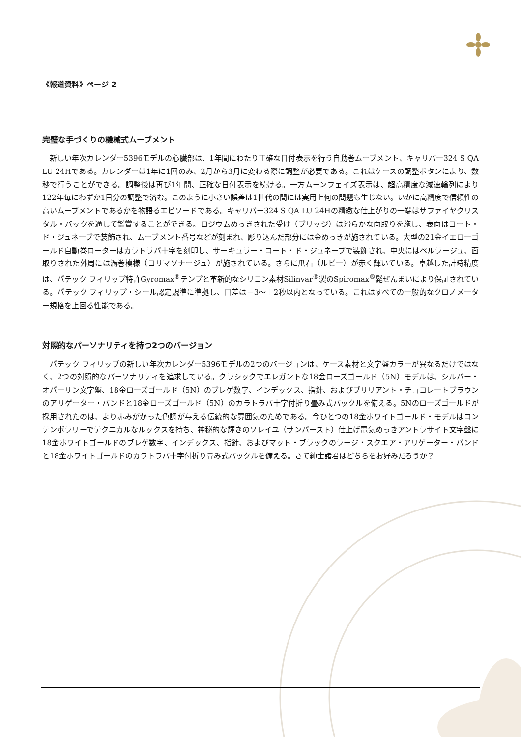《報道資料》ページ 2
完璧な手づくりの機械式ムーブメント
新しい年次カレンダー5396モデルの心臓部は、1年間にわたり正確な日付表示を行う自動巻ムーブメント、キャリバー324 S QA LU 24Hである。カレンダーは1年に1回のみ、2月から3月に変わる際に調整が必要である。これはケースの調整ボタンにより、数秒で行うことができる。調整後は再び1年間、正確な日付表示を続ける。一方ムーンフェイズ表示は、超高精度な減速輪列により122年毎にわずか1日分の調整で済む。このように小さい誤差は1世代の間には実用上何の問題も生じない。いかに高精度で信頼性の高いムーブメントであるかを物語るエピソードである。キャリバー324 S QA LU 24Hの精緻な仕上がりの一端はサファイヤクリスタル・バックを通して鑑賞することができる。ロジウムめっきされた受け（ブリッジ）は滑らかな面取りを施し、表面はコート・ド・ジュネーブで装飾され、ムーブメント番号などが刻まれ、彫り込んだ部分には金めっきが施されている。大型の21金イエローゴールド自動巻ローターはカラトラバ十字を刻印し、サーキュラー・コート・ド・ジュネーブで装飾され、中央にはペルラージュ、面取りされた外周には渦巻模様（コリマソナージュ）が施されている。さらに爪石（ルビー）が赤く輝いている。卓越した計時精度は、パテック フィリップ特許Gyromax<sup>®</sup>テンプと革新的なシリコン素材Silinvar<sup>®</sup>製のSpiromax<sup>®</sup>髭ぜんまいにより保証されている。パテック フィリップ・シール認定規準に準拠し、日差は－3～＋2秒以内となっている。これはすべての一般的なクロノメーター規格を上回る性能である。
対照的なパーソナリティを持つ2つのバージョン
パテック フィリップの新しい年次カレンダー5396モデルの2つのバージョンは、ケース素材と文字盤カラーが異なるだけではなく、2つの対照的なパーソナリティを追求している。クラシックでエレガントな18金ローズゴールド（5N）モデルは、シルバー・オパーリン文字盤、18金ローズゴールド（5N）のブレゲ数字、インデックス、指針、およびブリリアント・チョコレートブラウンのアリゲーター・バンドと18金ローズゴールド（5N）のカラトラバ十字付折り畳み式バックルを備える。5Nのローズゴールドが採用されたのは、より赤みがかった色調が与える伝統的な雰囲気のためである。今ひとつの18金ホワイトゴールド・モデルはコンテンポラリーでテクニカルなルックスを持ち、神秘的な輝きのソレイユ（サンバースト）仕上げ電気めっきアントラサイト文字盤に18金ホワイトゴールドのブレゲ数字、インデックス、指針、およびマット・ブラックのラージ・スクエア・アリゲーター・バンドと18金ホワイトゴールドのカラトラバ十字付折り畳み式バックルを備える。さて紳士諸君はどちらをお好みだろうか？